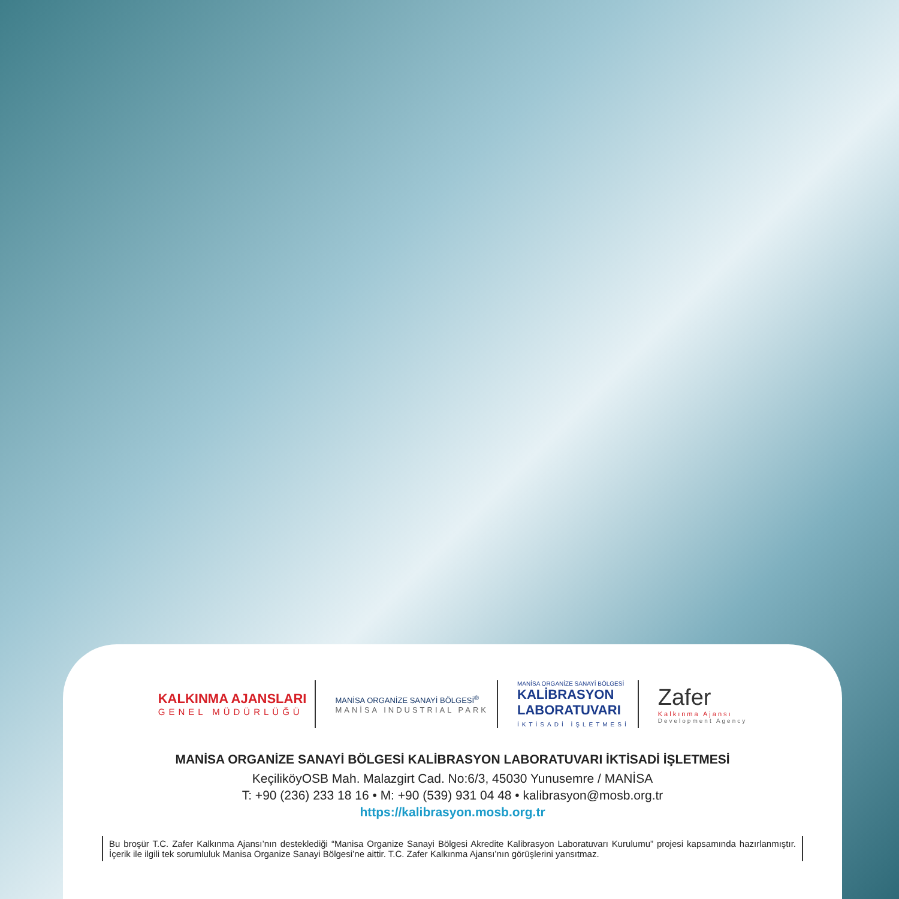KALKINMA AJANSLARI
GENEL MÜDÜRLÜĞÜ
MANİSA ORGANİZE SANAYİ BÖLGESİ<sup>®</sup>
MANİSA INDUSTRIAL PARK
MANİSA ORGANİZE SANAYİ BÖLGESİ
KALİBRASYON
LABORATUVARI
İKTİSADİ İŞLETMESİ
Zafer
Kalkınma Ajansı
Development Agency
MANİSA ORGANİZE SANAYİ BÖLGESİ KALİBRASYON LABORATUVARI İKTİSADİ İŞLETMESİ
KeçiliköyOSB Mah. Malazgirt Cad. No:6/3, 45030 Yunusemre / MANİSA
T: +90 (236) 233 18 16 • M: +90 (539) 931 04 48 • kalibrasyon@mosb.org.tr
https://kalibrasyon.mosb.org.tr
Bu broşür T.C. Zafer Kalkınma Ajansı’nın desteklediği “Manisa Organize Sanayi Bölgesi Akredite Kalibrasyon Laboratuvarı Kurulumu” projesi kapsamında hazırlanmıştır. İçerik ile ilgili tek sorumluluk Manisa Organize Sanayi Bölgesi’ne aittir. T.C. Zafer Kalkınma Ajansı’nın görüşlerini yansıtmaz.